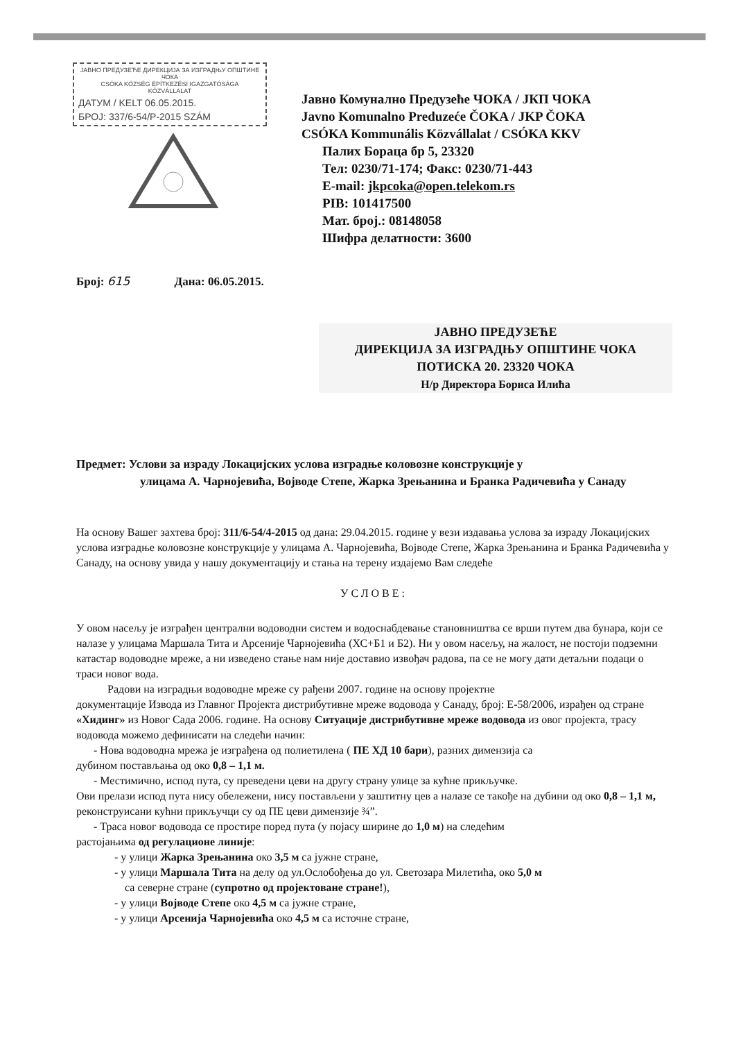ЈАВНО ПРЕДУЗЕЋЕ ДИРЕКЦИЈА ЗА ИЗГРАДЊУ ОПШТИНЕ ЧОКА
CSÓKA KÖZSÉG ÉPÍTKEZÉSI IGAZGATÓSÁGA
KÖZVÁLLALAT
ДАТУМ / KELT 06.05.2015.
БРОЈ: 337/6-54/Р-2015 SZÁM
Јавно Комунално Предузеће ЧОКА / ЈКП ЧОКА
Javno Komunalno Preduzeće ČOKA / JKP ČOKA
CSÓKA Kommunális Közvállalat / CSÓKA KKV
Палих Бораца бр 5, 23320
Тел: 0230/71-174; Факс: 0230/71-443
E-mail: jkpcoka@open.telekom.rs
PIB: 101417500
Мат. број.: 08148058
Шифра делатности: 3600
Број: 615 Дана: 06.05.2015.
ЈАВНО ПРЕДУЗЕЋЕ
ДИРЕКЦИЈА ЗА ИЗГРАДЊУ ОПШТИНЕ ЧОКА
ПОТИСКА 20. 23320 ЧОКА
Н/р Директора Бориса Илића
Предмет: Услови за израду Локацијских услова изградње коловозне конструкције у
улицама А. Чарнојевића, Војводе Степе, Жарка Зрењанина и Бранка Радичевића у Санаду
На основу Вашег захтева број: 311/6-54/4-2015 од дана: 29.04.2015. године у вези издавања услова за израду Локацијских услова изградње коловозне конструкције у улицама А. Чарнојевића, Војводе Степе, Жарка Зрењанина и Бранка Радичевића у Санаду, на основу увида у нашу документацију и стања на терену издајемо Вам следеће
УСЛОВЕ:
У овом насељу је изграђен централни водоводни систем и водоснабдевање становништва се врши путем два бунара, који се налазе у улицама Маршала Тита и Арсеније Чарнојевића (ХС+Б1 и Б2). Ни у овом насељу, на жалост, не постоји подземни катастар водоводне мреже, а ни изведено стање нам није доставио извођач радова, па се не могу дати детаљни подаци о траси новог вода.
Радови на изградњи водоводне мреже су рађени 2007. године на основу пројектне
документације Извода из Главног Пројекта дистрибутивне мреже водовода у Санаду, број: Е-58/2006, израђен од стране «Хидинг» из Новог Сада 2006. године. На основу Ситуације дистрибутивне мреже водовода из овог пројекта, трасу водовода можемо дефинисати на следећи начин:
- Нова водоводна мрежа је изграђена од полиетилена ( ПЕ ХД 10 бари), разних димензија са
дубином постављања од око 0,8 – 1,1 м.
- Местимично, испод пута, су преведени цеви на другу страну улице за кућне прикључке.
Ови прелази испод пута нису обележени, нису постављени у заштитну цев а налазе се такође на дубини од око 0,8 – 1,1 м, реконструисани кућни прикључци су од ПЕ цеви димензије ¾”.
- Траса новог водовода се простире поред пута (у појасу ширине до 1,0 м) на следећим
растојањима од регулационе линије:
- у улици Жарка Зрењанина око 3,5 м са јужне стране,
- у улици Маршала Тита на делу од ул.Ослобођења до ул. Светозара Милетића, око 5,0 м
са северне стране (супротно од пројектоване стране!),
- у улици Војводе Степе око 4,5 м са јужне стране,
- у улици Арсенија Чарнојевића око 4,5 м са источне стране,